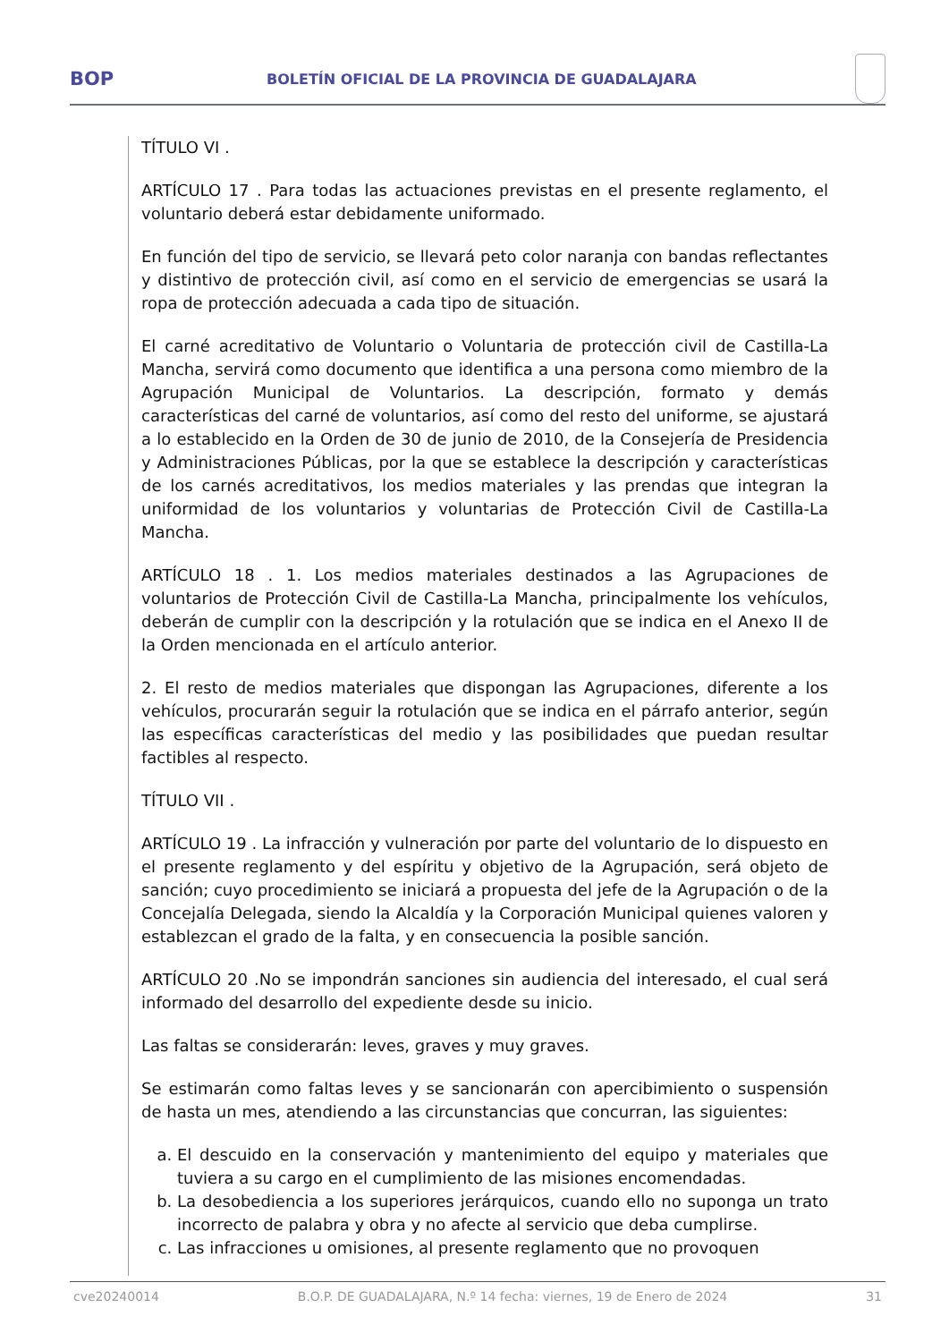BOP
BOLETÍN OFICIAL DE LA PROVINCIA DE GUADALAJARA
TÍTULO VI .
ARTÍCULO 17 . Para todas las actuaciones previstas en el presente reglamento, el voluntario deberá estar debidamente uniformado.
En función del tipo de servicio, se llevará peto color naranja con bandas reflectantes y distintivo de protección civil, así como en el servicio de emergencias se usará la ropa de protección adecuada a cada tipo de situación.
El carné acreditativo de Voluntario o Voluntaria de protección civil de Castilla-La Mancha, servirá como documento que identifica a una persona como miembro de la Agrupación Municipal de Voluntarios. La descripción, formato y demás características del carné de voluntarios, así como del resto del uniforme, se ajustará a lo establecido en la Orden de 30 de junio de 2010, de la Consejería de Presidencia y Administraciones Públicas, por la que se establece la descripción y características de los carnés acreditativos, los medios materiales y las prendas que integran la uniformidad de los voluntarios y voluntarias de Protección Civil de Castilla-La Mancha.
ARTÍCULO 18 . 1. Los medios materiales destinados a las Agrupaciones de voluntarios de Protección Civil de Castilla-La Mancha, principalmente los vehículos, deberán de cumplir con la descripción y la rotulación que se indica en el Anexo II de la Orden mencionada en el artículo anterior.
2. El resto de medios materiales que dispongan las Agrupaciones, diferente a los vehículos, procurarán seguir la rotulación que se indica en el párrafo anterior, según las específicas características del medio y las posibilidades que puedan resultar factibles al respecto.
TÍTULO VII .
ARTÍCULO 19 . La infracción y vulneración por parte del voluntario de lo dispuesto en el presente reglamento y del espíritu y objetivo de la Agrupación, será objeto de sanción; cuyo procedimiento se iniciará a propuesta del jefe de la Agrupación o de la Concejalía Delegada, siendo la Alcaldía y la Corporación Municipal quienes valoren y establezcan el grado de la falta, y en consecuencia la posible sanción.
ARTÍCULO 20 .No se impondrán sanciones sin audiencia del interesado, el cual será informado del desarrollo del expediente desde su inicio.
Las faltas se considerarán: leves, graves y muy graves.
Se estimarán como faltas leves y se sancionarán con apercibimiento o suspensión de hasta un mes, atendiendo a las circunstancias que concurran, las siguientes:
a. El descuido en la conservación y mantenimiento del equipo y materiales que tuviera a su cargo en el cumplimiento de las misiones encomendadas.
b. La desobediencia a los superiores jerárquicos, cuando ello no suponga un trato incorrecto de palabra y obra y no afecte al servicio que deba cumplirse.
c. Las infracciones u omisiones, al presente reglamento que no provoquen
cve20240014 B.O.P. DE GUADALAJARA, N.º 14 fecha: viernes, 19 de Enero de 2024 31